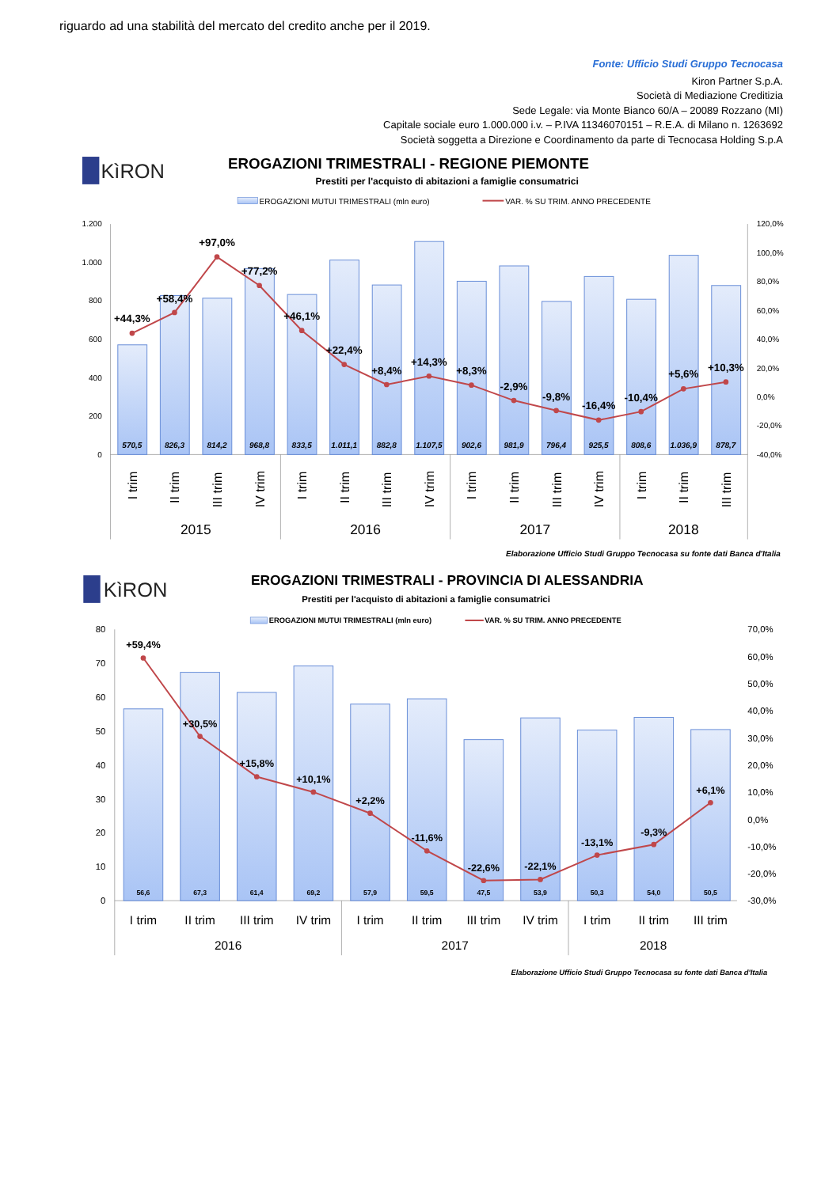riguardo ad una stabilità del mercato del credito anche per il 2019.
Fonte: Ufficio Studi Gruppo Tecnocasa
Kiron Partner S.p.A.
Società di Mediazione Creditizia
Sede Legale: via Monte Bianco 60/A – 20089 Rozzano (MI)
Capitale sociale euro 1.000.000 i.v. – P.IVA 11346070151 – R.E.A. di Milano n. 1263692
Società soggetta a Direzione e Coordinamento da parte di Tecnocasa Holding S.p.A
KìRON
EROGAZIONI TRIMESTRALI - REGIONE PIEMONTE
Prestiti per l'acquisto di abitazioni a famiglie consumatrici
EROGAZIONI MUTUI TRIMESTRALI (mln euro)
VAR. % SU TRIM. ANNO PRECEDENTE
1.200
1.000
800
600
400
200
0
120,0%
100,0%
80,0%
60,0%
40,0%
20,0%
0,0%
-20,0%
-40,0%
570,5
826,3
814,2
968,8
833,5
1.011,1
882,8
1.107,5
902,6
981,9
796,4
925,5
808,6
1.036,9
878,7
+44,3%
+58,4%
+97,0%
+77,2%
+46,1%
+22,4%
+8,4%
+14,3%
+8,3%
-2,9%
-9,8%
-16,4%
-10,4%
+5,6%
+10,3%
I trim
II trim
III trim
IV trim
I trim
II trim
III trim
IV trim
I trim
II trim
III trim
IV trim
I trim
II trim
III trim
2015
2016
2017
2018
Elaborazione Ufficio Studi Gruppo Tecnocasa su fonte dati Banca d'Italia
KìRON
EROGAZIONI TRIMESTRALI - PROVINCIA DI ALESSANDRIA
Prestiti per l'acquisto di abitazioni a famiglie consumatrici
EROGAZIONI MUTUI TRIMESTRALI (mln euro)
VAR. % SU TRIM. ANNO PRECEDENTE
80
70
60
50
40
30
20
10
0
70,0%
60,0%
50,0%
40,0%
30,0%
20,0%
10,0%
0,0%
-10,0%
-20,0%
-30,0%
56,6
67,3
61,4
69,2
57,9
59,5
47,5
53,9
50,3
54,0
50,5
+59,4%
+30,5%
+15,8%
+10,1%
+2,2%
-11,6%
-22,6%
-22,1%
-13,1%
-9,3%
+6,1%
I trim
II trim
III trim
IV trim
I trim
II trim
III trim
IV trim
I trim
II trim
III trim
2016
2017
2018
Elaborazione Ufficio Studi Gruppo Tecnocasa su fonte dati Banca d'Italia